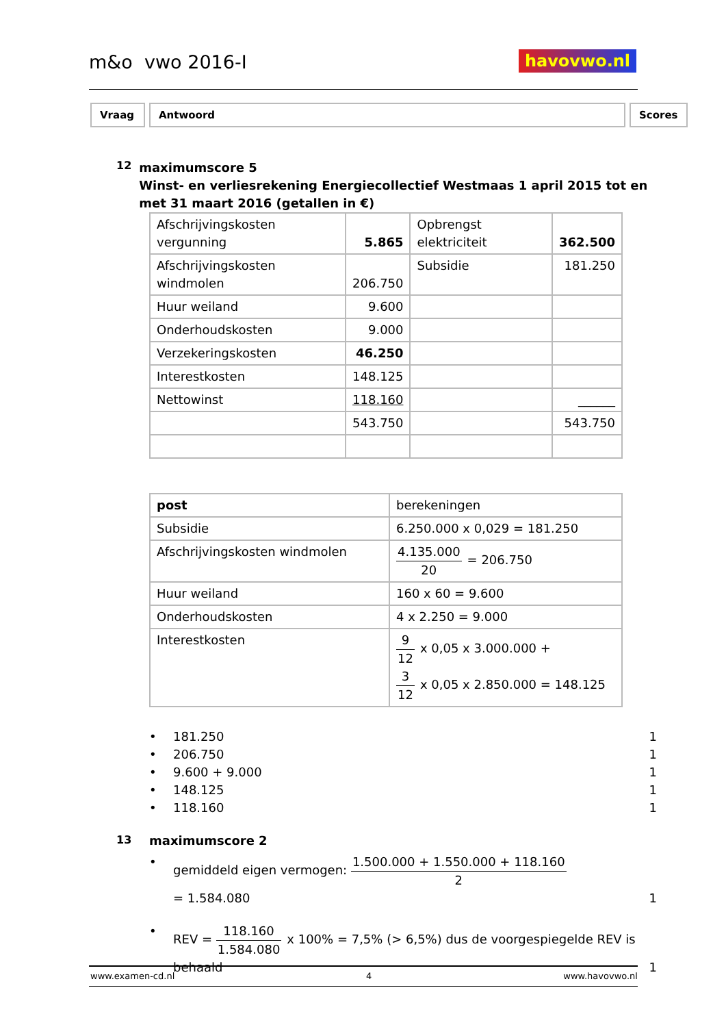m&o vwo 2016-I havovwo.nl
Vraag Antwoord Scores
12
maximumscore 5
Winst- en verliesrekening Energiecollectief Westmaas 1 april 2015 tot en met 31 maart 2016 (getallen in €)
| Afschrijvingskosten vergunning | 5.865 | Opbrengst elektriciteit | 362.500 |
| Afschrijvingskosten windmolen | 206.750 | Subsidie | 181.250 |
| Huur weiland | 9.600 | | |
| Onderhoudskosten | 9.000 | | |
| Verzekeringskosten | 46.250 | | |
| Interestkosten | 148.125 | | |
| Nettowinst | 118.160 | | ______ |
| | 543.750 | | 543.750 |
| post | berekeningen |
| Subsidie | 6.250.000 x 0,029 = 181.250 |
| Afschrijvingskosten windmolen | 4.135.000 20 = 206.750 |
| Huur weiland | 160 x 60 = 9.600 |
| Onderhoudskosten | 4 x 2.250 = 9.000 |
| Interestkosten | 9 12 x 0,05 x 3.000.000 + 3 12 x 0,05 x 2.850.000 = 148.125 |
• 181.250 1
• 206.750 1
• 9.600 + 9.000 1
• 148.125 1
• 118.160 1
13 maximumscore 2
• gemiddeld eigen vermogen: 1.500.000 + 1.550.000 + 118.160 2
= 1.584.080
1
• REV = 118.160 1.584.080 x 100% = 7,5% (> 6,5%) dus de voorgespiegelde REV is behaald
1
www.examen-cd.nl 4 www.havovwo.nl